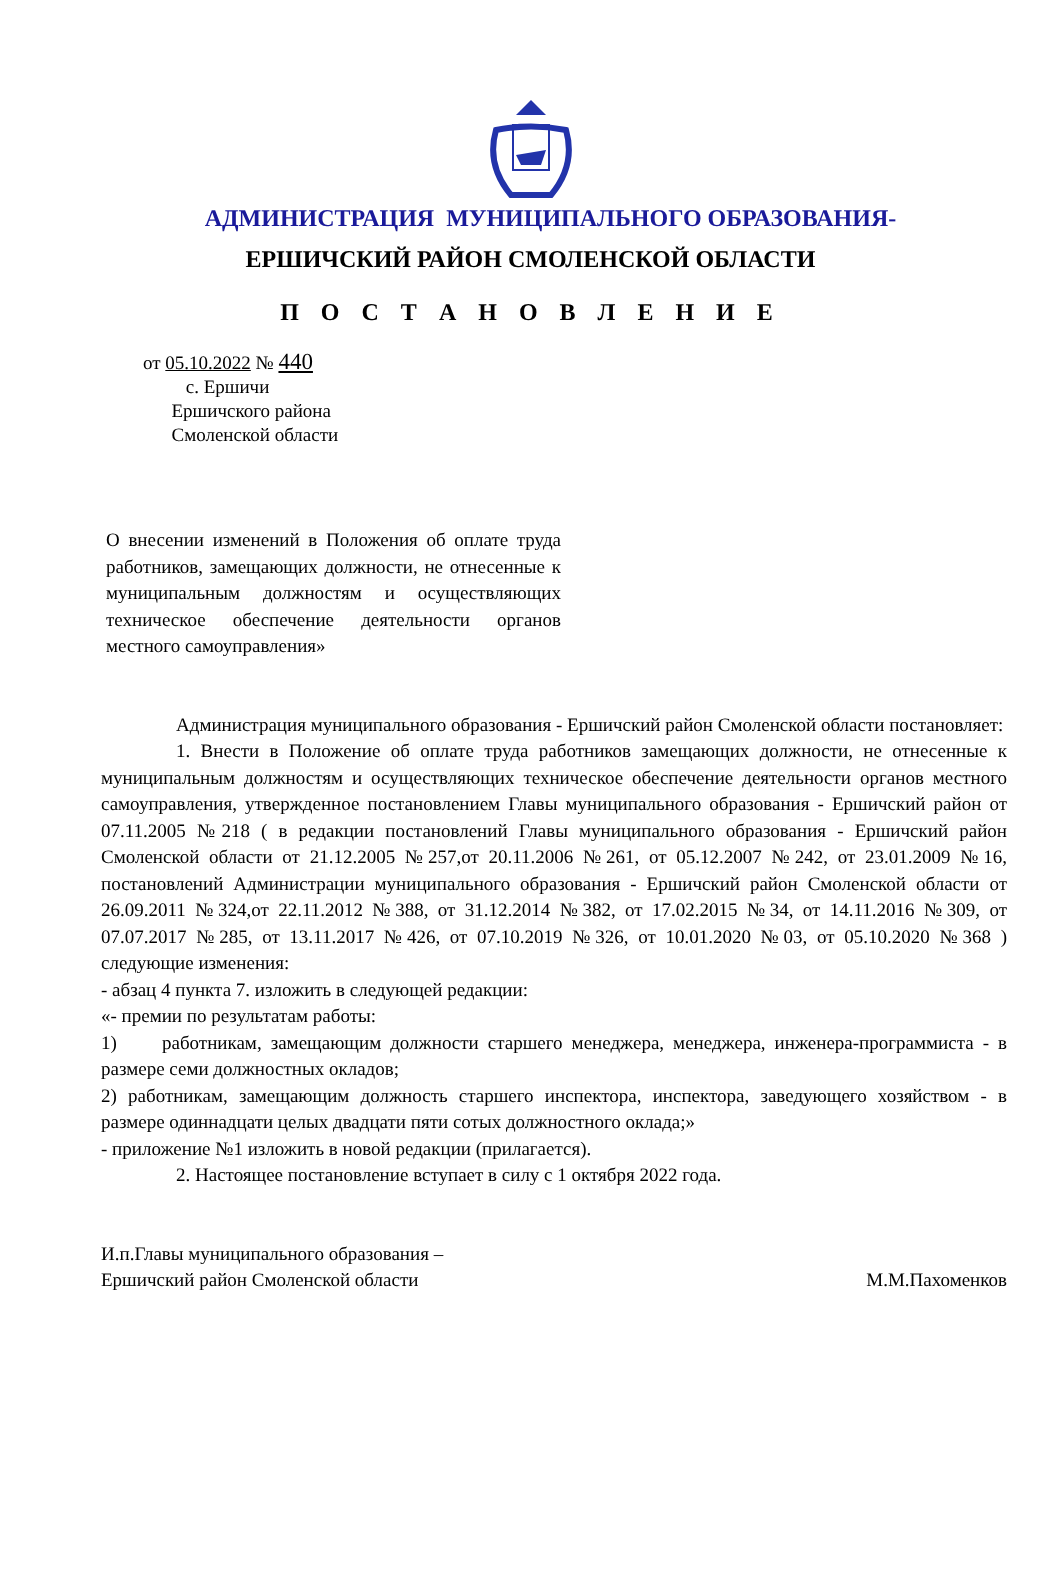АДМИНИСТРАЦИЯ МУНИЦИПАЛЬНОГО ОБРАЗОВАНИЯ-
ЕРШИЧСКИЙ РАЙОН СМОЛЕНСКОЙ ОБЛАСТИ
П О С Т А Н О В Л Е Н И Е
от 05.10.2022 № 440
с. Ершичи
Ершичского района
Смоленской области
О внесении изменений в Положения об оплате труда работников, замещающих должности, не отнесенные к муниципальным должностям и осуществляющих техническое обеспечение деятельности органов местного самоуправления»
Администрация муниципального образования - Ершичский район Смоленской области постановляет:
1. Внести в Положение об оплате труда работников замещающих должности, не отнесенные к муниципальным должностям и осуществляющих техническое обеспечение деятельности органов местного самоуправления, утвержденное постановлением Главы муниципального образования - Ершичский район от 07.11.2005 №218 ( в редакции постановлений Главы муниципального образования - Ершичский район Смоленской области от 21.12.2005 №257,от 20.11.2006 №261, от 05.12.2007 №242, от 23.01.2009 №16, постановлений Администрации муниципального образования - Ершичский район Смоленской области от 26.09.2011 №324,от 22.11.2012 №388, от 31.12.2014 №382, от 17.02.2015 №34, от 14.11.2016 №309, от 07.07.2017 №285, от 13.11.2017 №426, от 07.10.2019 №326, от 10.01.2020 №03, от 05.10.2020 №368 ) следующие изменения:
- абзац 4 пункта 7. изложить в следующей редакции:
«- премии по результатам работы:
1) работникам, замещающим должности старшего менеджера, менеджера, инженера-программиста - в размере семи должностных окладов;
2) работникам, замещающим должность старшего инспектора, инспектора, заведующего хозяйством - в размере одиннадцати целых двадцати пяти сотых должностного оклада;»
- приложение №1 изложить в новой редакции (прилагается).
2. Настоящее постановление вступает в силу с 1 октября 2022 года.
И.п.Главы муниципального образования –
Ершичский район Смоленской области М.М.Пахоменков